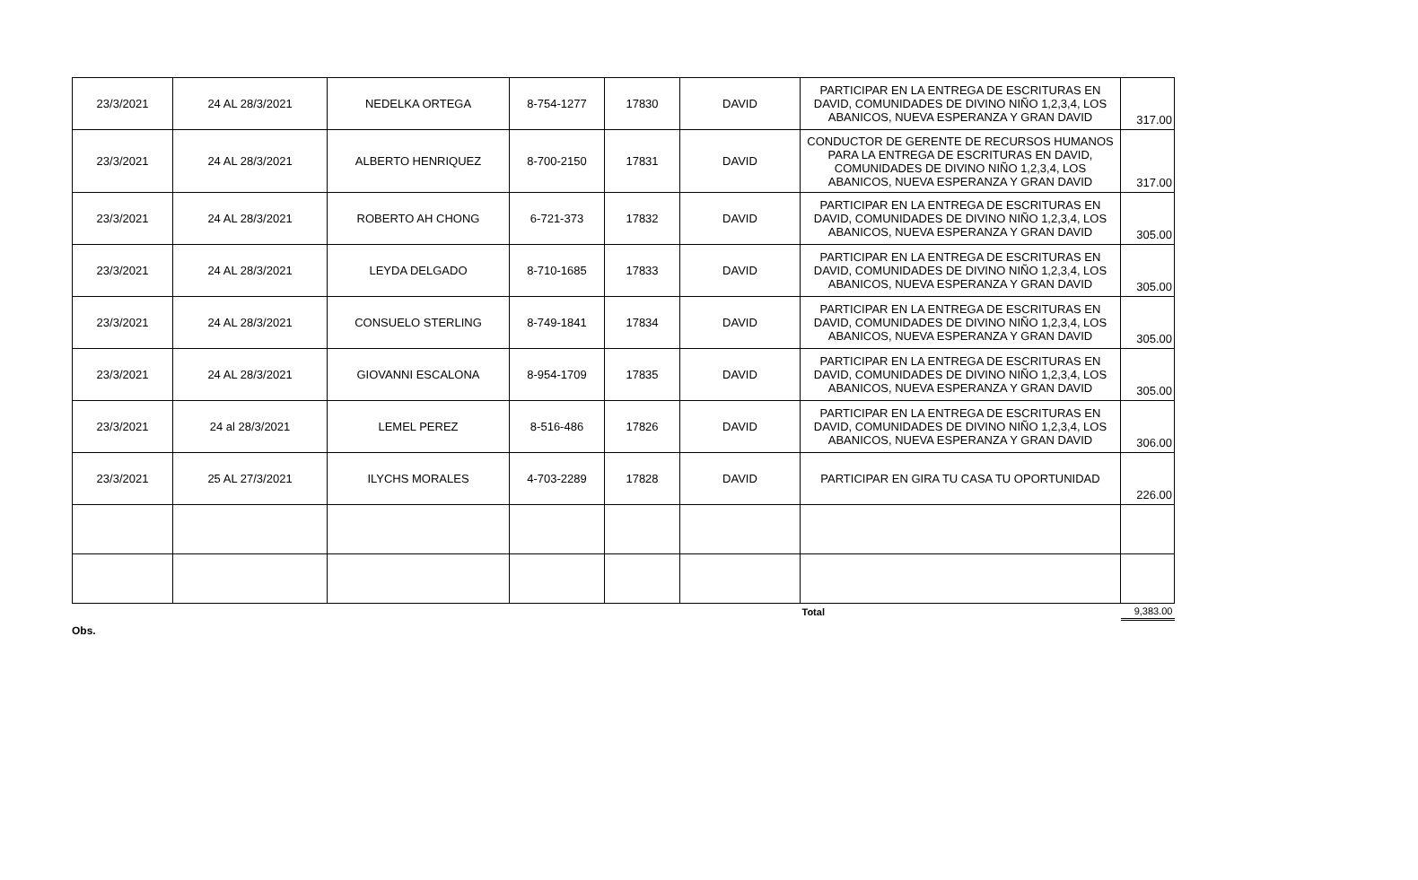| 23/3/2021 | 24 AL 28/3/2021 | NEDELKA ORTEGA | 8-754-1277 | 17830 | DAVID | PARTICIPAR EN LA ENTREGA DE ESCRITURAS EN DAVID, COMUNIDADES DE DIVINO NIÑO 1,2,3,4, LOS ABANICOS, NUEVA ESPERANZA Y GRAN DAVID | 317.00 |
| 23/3/2021 | 24 AL 28/3/2021 | ALBERTO HENRIQUEZ | 8-700-2150 | 17831 | DAVID | CONDUCTOR DE GERENTE DE RECURSOS HUMANOS PARA LA ENTREGA DE ESCRITURAS EN DAVID, COMUNIDADES DE DIVINO NIÑO 1,2,3,4, LOS ABANICOS, NUEVA ESPERANZA Y GRAN DAVID | 317.00 |
| 23/3/2021 | 24 AL 28/3/2021 | ROBERTO AH CHONG | 6-721-373 | 17832 | DAVID | PARTICIPAR EN LA ENTREGA DE ESCRITURAS EN DAVID, COMUNIDADES DE DIVINO NIÑO 1,2,3,4, LOS ABANICOS, NUEVA ESPERANZA Y GRAN DAVID | 305.00 |
| 23/3/2021 | 24 AL 28/3/2021 | LEYDA DELGADO | 8-710-1685 | 17833 | DAVID | PARTICIPAR EN LA ENTREGA DE ESCRITURAS EN DAVID, COMUNIDADES DE DIVINO NIÑO 1,2,3,4, LOS ABANICOS, NUEVA ESPERANZA Y GRAN DAVID | 305.00 |
| 23/3/2021 | 24 AL 28/3/2021 | CONSUELO STERLING | 8-749-1841 | 17834 | DAVID | PARTICIPAR EN LA ENTREGA DE ESCRITURAS EN DAVID, COMUNIDADES DE DIVINO NIÑO 1,2,3,4, LOS ABANICOS, NUEVA ESPERANZA Y GRAN DAVID | 305.00 |
| 23/3/2021 | 24 AL 28/3/2021 | GIOVANNI ESCALONA | 8-954-1709 | 17835 | DAVID | PARTICIPAR EN LA ENTREGA DE ESCRITURAS EN DAVID, COMUNIDADES DE DIVINO NIÑO 1,2,3,4, LOS ABANICOS, NUEVA ESPERANZA Y GRAN DAVID | 305.00 |
| 23/3/2021 | 24 al 28/3/2021 | LEMEL PEREZ | 8-516-486 | 17826 | DAVID | PARTICIPAR EN LA ENTREGA DE ESCRITURAS EN DAVID, COMUNIDADES DE DIVINO NIÑO 1,2,3,4, LOS ABANICOS, NUEVA ESPERANZA Y GRAN DAVID | 306.00 |
| 23/3/2021 | 25 AL 27/3/2021 | ILYCHS MORALES | 4-703-2289 | 17828 | DAVID | PARTICIPAR EN GIRA TU CASA TU OPORTUNIDAD | 226.00 |
| | | | | | | Total | 9,383.00 |
Obs.